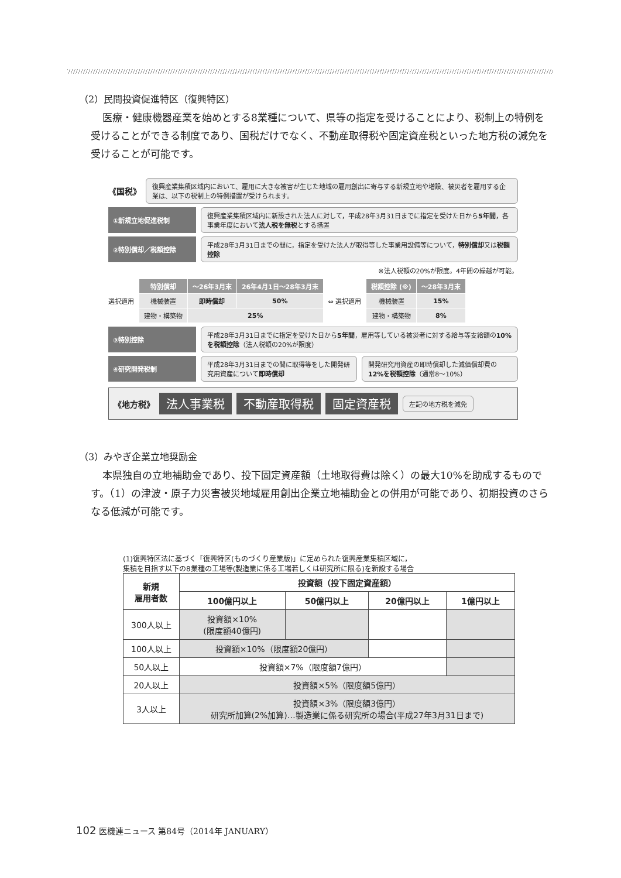（2）民間投資促進特区（復興特区）
医療・健康機器産業を始めとする8業種について、県等の指定を受けることにより、税制上の特例を受けることができる制度であり、国税だけでなく、不動産取得税や固定資産税といった地方税の減免を受けることが可能です。
《国税》
復興産業集積区域内において、雇用に大きな被害が生じた地域の雇用創出に寄与する新規立地や増設、被災者を雇用する企業は、以下の税制上の特例措置が受けられます。
①新規立地促進税制
復興産業集積区域内に新設された法人に対して，平成28年3月31日までに指定を受けた日から5年間，各事業年度において法人税を無税とする措置
②特別償却／税額控除
平成28年3月31日までの間に，指定を受けた法人が取得等した事業用設備等について，特別償却又は税額控除
※法人税額の20%が限度。4年間の繰越が可能。
選択適用
| 特別償却 | ～26年3月末 | 26年4月1日～28年3月末 |
| --- | --- | --- |
| 機械装置 | 即時償却 | 50% |
| 建物・構築物 | 25% | |
⇔ 選択適用
| 税額控除 (※) | ～28年3月末 |
| --- | --- |
| 機械装置 | 15% |
| 建物・構築物 | 8% |
③特別控除
平成28年3月31日までに指定を受けた日から5年間，雇用等している被災者に対する給与等支給額の10%を税額控除（法人税額の20%が限度）
④研究開発税制
平成28年3月31日までの間に取得等をした開発研究用資産について即時償却
開発研究用資産の即時償却した減価償却費の12%を税額控除（通常8～10%）
《地方税》 法人事業税 不動産取得税 固定資産税 左記の地方税を減免
（3）みやぎ企業立地奨励金
本県独自の立地補助金であり、投下固定資産額（土地取得費は除く）の最大10%を助成するものです。（1）の津波・原子力災害被災地域雇用創出企業立地補助金との併用が可能であり、初期投資のさらなる低減が可能です。
(1)復興特区法に基づく「復興特区(ものづくり産業版)」に定められた復興産業集積区域に，
集積を目指す以下の8業種の工場等(製造業に係る工場若しくは研究所に限る)を新設する場合
| 新規 雇用者数 | 投資額（投下固定資産額） | | | |
| --- | --- | --- | --- | --- |
| | 100億円以上 | 50億円以上 | 20億円以上 | 1億円以上 |
| 300人以上 | 投資額×10% (限度額40億円) | | | |
| 100人以上 | 投資額×10%（限度額20億円） | | | |
| 50人以上 | 投資額×7%（限度額7億円） | | | |
| 20人以上 | 投資額×5%（限度額5億円） | | | |
| 3人以上 | 投資額×3%（限度額3億円） 研究所加算(2%加算)…製造業に係る研究所の場合(平成27年3月31日まで) | | | |
102 医機連ニュース 第84号（2014年 JANUARY）